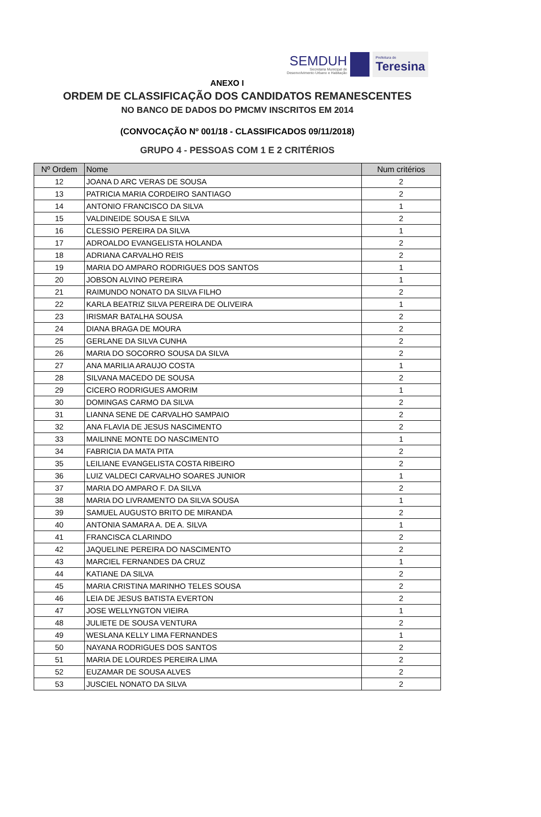SEMDUH
Secretaria Municipal de
Desenvolvimento Urbano e Habitação
Prefeitura de
Teresina
ANEXO I
ORDEM DE CLASSIFICAÇÃO DOS CANDIDATOS REMANESCENTES
NO BANCO DE DADOS DO PMCMV INSCRITOS EM 2014
(CONVOCAÇÃO Nº 001/18 - CLASSIFICADOS 09/11/2018)
GRUPO 4 - PESSOAS COM 1 E 2 CRITÉRIOS
| Nº Ordem | Nome | Num critérios |
| --- | --- | --- |
| 12 | JOANA D ARC VERAS DE SOUSA | 2 |
| 13 | PATRICIA MARIA CORDEIRO SANTIAGO | 2 |
| 14 | ANTONIO FRANCISCO DA SILVA | 1 |
| 15 | VALDINEIDE SOUSA E SILVA | 2 |
| 16 | CLESSIO PEREIRA DA SILVA | 1 |
| 17 | ADROALDO EVANGELISTA HOLANDA | 2 |
| 18 | ADRIANA CARVALHO REIS | 2 |
| 19 | MARIA DO AMPARO RODRIGUES DOS SANTOS | 1 |
| 20 | JOBSON ALVINO PEREIRA | 1 |
| 21 | RAIMUNDO NONATO DA SILVA FILHO | 2 |
| 22 | KARLA BEATRIZ SILVA PEREIRA DE OLIVEIRA | 1 |
| 23 | IRISMAR BATALHA SOUSA | 2 |
| 24 | DIANA BRAGA DE MOURA | 2 |
| 25 | GERLANE DA SILVA CUNHA | 2 |
| 26 | MARIA DO SOCORRO SOUSA DA SILVA | 2 |
| 27 | ANA MARILIA ARAUJO COSTA | 1 |
| 28 | SILVANA MACEDO DE SOUSA | 2 |
| 29 | CICERO RODRIGUES AMORIM | 1 |
| 30 | DOMINGAS CARMO DA SILVA | 2 |
| 31 | LIANNA SENE DE CARVALHO SAMPAIO | 2 |
| 32 | ANA FLAVIA DE JESUS NASCIMENTO | 2 |
| 33 | MAILINNE MONTE DO NASCIMENTO | 1 |
| 34 | FABRICIA DA MATA PITA | 2 |
| 35 | LEILIANE EVANGELISTA COSTA RIBEIRO | 2 |
| 36 | LUIZ VALDECI CARVALHO SOARES JUNIOR | 1 |
| 37 | MARIA DO AMPARO F. DA SILVA | 2 |
| 38 | MARIA DO LIVRAMENTO DA SILVA SOUSA | 1 |
| 39 | SAMUEL AUGUSTO BRITO DE MIRANDA | 2 |
| 40 | ANTONIA SAMARA A. DE A. SILVA | 1 |
| 41 | FRANCISCA CLARINDO | 2 |
| 42 | JAQUELINE PEREIRA DO NASCIMENTO | 2 |
| 43 | MARCIEL FERNANDES DA CRUZ | 1 |
| 44 | KATIANE DA SILVA | 2 |
| 45 | MARIA CRISTINA MARINHO TELES SOUSA | 2 |
| 46 | LEIA DE JESUS BATISTA EVERTON | 2 |
| 47 | JOSE WELLYNGTON VIEIRA | 1 |
| 48 | JULIETE DE SOUSA VENTURA | 2 |
| 49 | WESLANA KELLY LIMA FERNANDES | 1 |
| 50 | NAYANA RODRIGUES DOS SANTOS | 2 |
| 51 | MARIA DE LOURDES PEREIRA LIMA | 2 |
| 52 | EUZAMAR DE SOUSA ALVES | 2 |
| 53 | JUSCIEL NONATO DA SILVA | 2 |